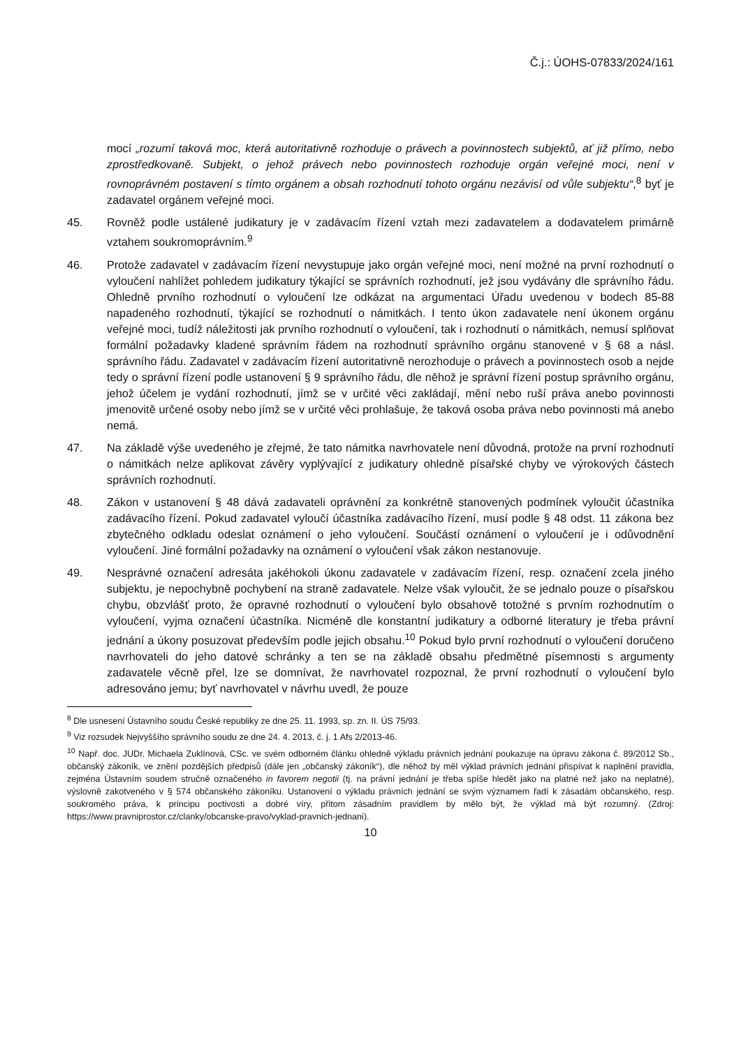Č.j.: ÚOHS-07833/2024/161
mocí „rozumí taková moc, která autoritativně rozhoduje o právech a povinnostech subjektů, ať již přímo, nebo zprostředkovaně. Subjekt, o jehož právech nebo povinnostech rozhoduje orgán veřejné moci, není v rovnoprávném postavení s tímto orgánem a obsah rozhodnutí tohoto orgánu nezávisí od vůle subjektu“,<sup>8</sup> byť je zadavatel orgánem veřejné moci.
45. Rovněž podle ustálené judikatury je v zadávacím řízení vztah mezi zadavatelem a dodavatelem primárně vztahem soukromoprávním.<sup>9</sup>
46. Protože zadavatel v zadávacím řízení nevystupuje jako orgán veřejné moci, není možné na první rozhodnutí o vyloučení nahlížet pohledem judikatury týkající se správních rozhodnutí, jež jsou vydávány dle správního řádu. Ohledně prvního rozhodnutí o vyloučení lze odkázat na argumentaci Úřadu uvedenou v bodech 85-88 napadeného rozhodnutí, týkající se rozhodnutí o námitkách. I tento úkon zadavatele není úkonem orgánu veřejné moci, tudíž náležitosti jak prvního rozhodnutí o vyloučení, tak i rozhodnutí o námitkách, nemusí splňovat formální požadavky kladené správním řádem na rozhodnutí správního orgánu stanovené v § 68 a násl. správního řádu. Zadavatel v zadávacím řízení autoritativně nerozhoduje o právech a povinnostech osob a nejde tedy o správní řízení podle ustanovení § 9 správního řádu, dle něhož je správní řízení postup správního orgánu, jehož účelem je vydání rozhodnutí, jímž se v určité věci zakládají, mění nebo ruší práva anebo povinnosti jmenovitě určené osoby nebo jímž se v určité věci prohlašuje, že taková osoba práva nebo povinnosti má anebo nemá.
47. Na základě výše uvedeného je zřejmé, že tato námitka navrhovatele není důvodná, protože na první rozhodnutí o námitkách nelze aplikovat závěry vyplývající z judikatury ohledně písařské chyby ve výrokových částech správních rozhodnutí.
48. Zákon v ustanovení § 48 dává zadavateli oprávnění za konkrétně stanovených podmínek vyloučit účastníka zadávacího řízení. Pokud zadavatel vyloučí účastníka zadávacího řízení, musí podle § 48 odst. 11 zákona bez zbytečného odkladu odeslat oznámení o jeho vyloučení. Součástí oznámení o vyloučení je i odůvodnění vyloučení. Jiné formální požadavky na oznámení o vyloučení však zákon nestanovuje.
49. Nesprávné označení adresáta jakéhokoli úkonu zadavatele v zadávacím řízení, resp. označení zcela jiného subjektu, je nepochybně pochybení na straně zadavatele. Nelze však vyloučit, že se jednalo pouze o písařskou chybu, obzvlášť proto, že opravné rozhodnutí o vyloučení bylo obsahově totožné s prvním rozhodnutím o vyloučení, vyjma označení účastníka. Nicméně dle konstantní judikatury a odborné literatury je třeba právní jednání a úkony posuzovat především podle jejich obsahu.<sup>10</sup> Pokud bylo první rozhodnutí o vyloučení doručeno navrhovateli do jeho datové schránky a ten se na základě obsahu předmětné písemnosti s argumenty zadavatele věcně přel, lze se domnívat, že navrhovatel rozpoznal, že první rozhodnutí o vyloučení bylo adresováno jemu; byť navrhovatel v návrhu uvedl, že pouze
<sup>8</sup> Dle usnesení Ústavního soudu České republiky ze dne 25. 11. 1993, sp. zn. II. ÚS 75/93.
<sup>9</sup> Viz rozsudek Nejvyššího správního soudu ze dne 24. 4. 2013, č. j. 1 Afs 2/2013-46.
<sup>10</sup> Např. doc. JUDr. Michaela Zuklínová, CSc. ve svém odborném článku ohledně výkladu právních jednání poukazuje na úpravu zákona č. 89/2012 Sb., občanský zákoník, ve znění pozdějších předpisů (dále jen „občanský zákoník“), dle něhož by měl výklad právních jednání přispívat k naplnění pravidla, zejména Ústavním soudem stručně označeného in favorem negotii (tj. na právní jednání je třeba spíše hledět jako na platné než jako na neplatné), výslovně zakotveného v § 574 občanského zákoníku. Ustanovení o výkladu právních jednání se svým významem řadí k zásadám občanského, resp. soukromého práva, k principu poctivosti a dobré víry, přitom zásadním pravidlem by mělo být, že výklad má být rozumný. (Zdroj: https://www.pravniprostor.cz/clanky/obcanske-pravo/vyklad-pravnich-jednani).
10